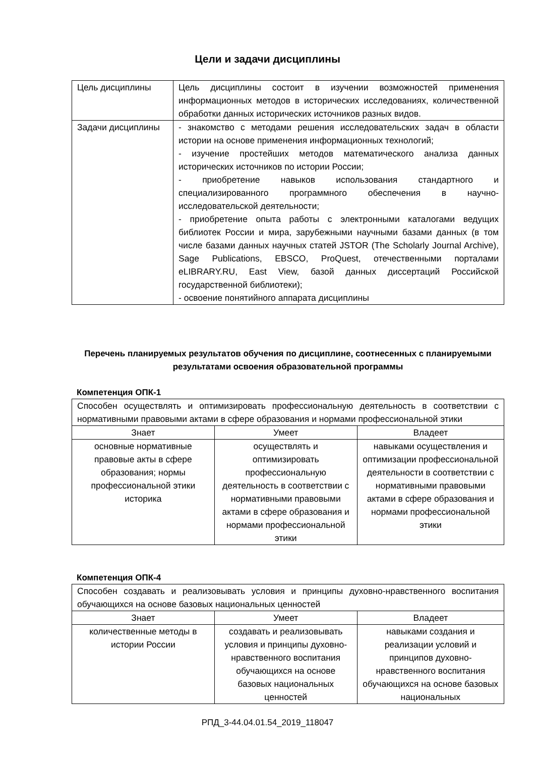Цели и задачи дисциплины
| Цель дисциплины | Цель дисциплины состоит в изучении возможностей применения информационных методов в исторических исследованиях, количественной обработки данных исторических источников разных видов. |
| Задачи дисциплины | - знакомство с методами решения исследовательских задач в области истории на основе применения информационных технологий; - изучение простейших методов математического анализа данных исторических источников по истории России; - приобретение навыков использования стандартного и специализированного программного обеспечения в научно-исследовательской деятельности; - приобретение опыта работы с электронными каталогами ведущих библиотек России и мира, зарубежными научными базами данных (в том числе базами данных научных статей JSTOR (The Scholarly Journal Archive), Sage Publications, EBSCO, ProQuest, отечественными порталами eLIBRARY.RU, East View, базой данных диссертаций Российской государственной библиотеки); - освоение понятийного аппарата дисциплины |
Перечень планируемых результатов обучения по дисциплине, соотнесенных с планируемыми результатами освоения образовательной программы
Компетенция ОПК-1
| Способен осуществлять и оптимизировать профессиональную деятельность в соответствии с нормативными правовыми актами в сфере образования и нормами профессиональной этики | | |
| Знает | Умеет | Владеет |
| основные нормативные правовые акты в сфере образования; нормы профессиональной этики историка | осуществлять и оптимизировать профессиональную деятельность в соответствии с нормативными правовыми актами в сфере образования и нормами профессиональной этики | навыками осуществления и оптимизации профессиональной деятельности в соответствии с нормативными правовыми актами в сфере образования и нормами профессиональной этики |
Компетенция ОПК-4
| Способен создавать и реализовывать условия и принципы духовно-нравственного воспитания обучающихся на основе базовых национальных ценностей | | |
| Знает | Умеет | Владеет |
| количественные методы в истории России | создавать и реализовывать условия и принципы духовно-нравственного воспитания обучающихся на основе базовых национальных ценностей | навыками создания и реализации условий и принципов духовно-нравственного воспитания обучающихся на основе базовых национальных |
РПД_3-44.04.01.54_2019_118047